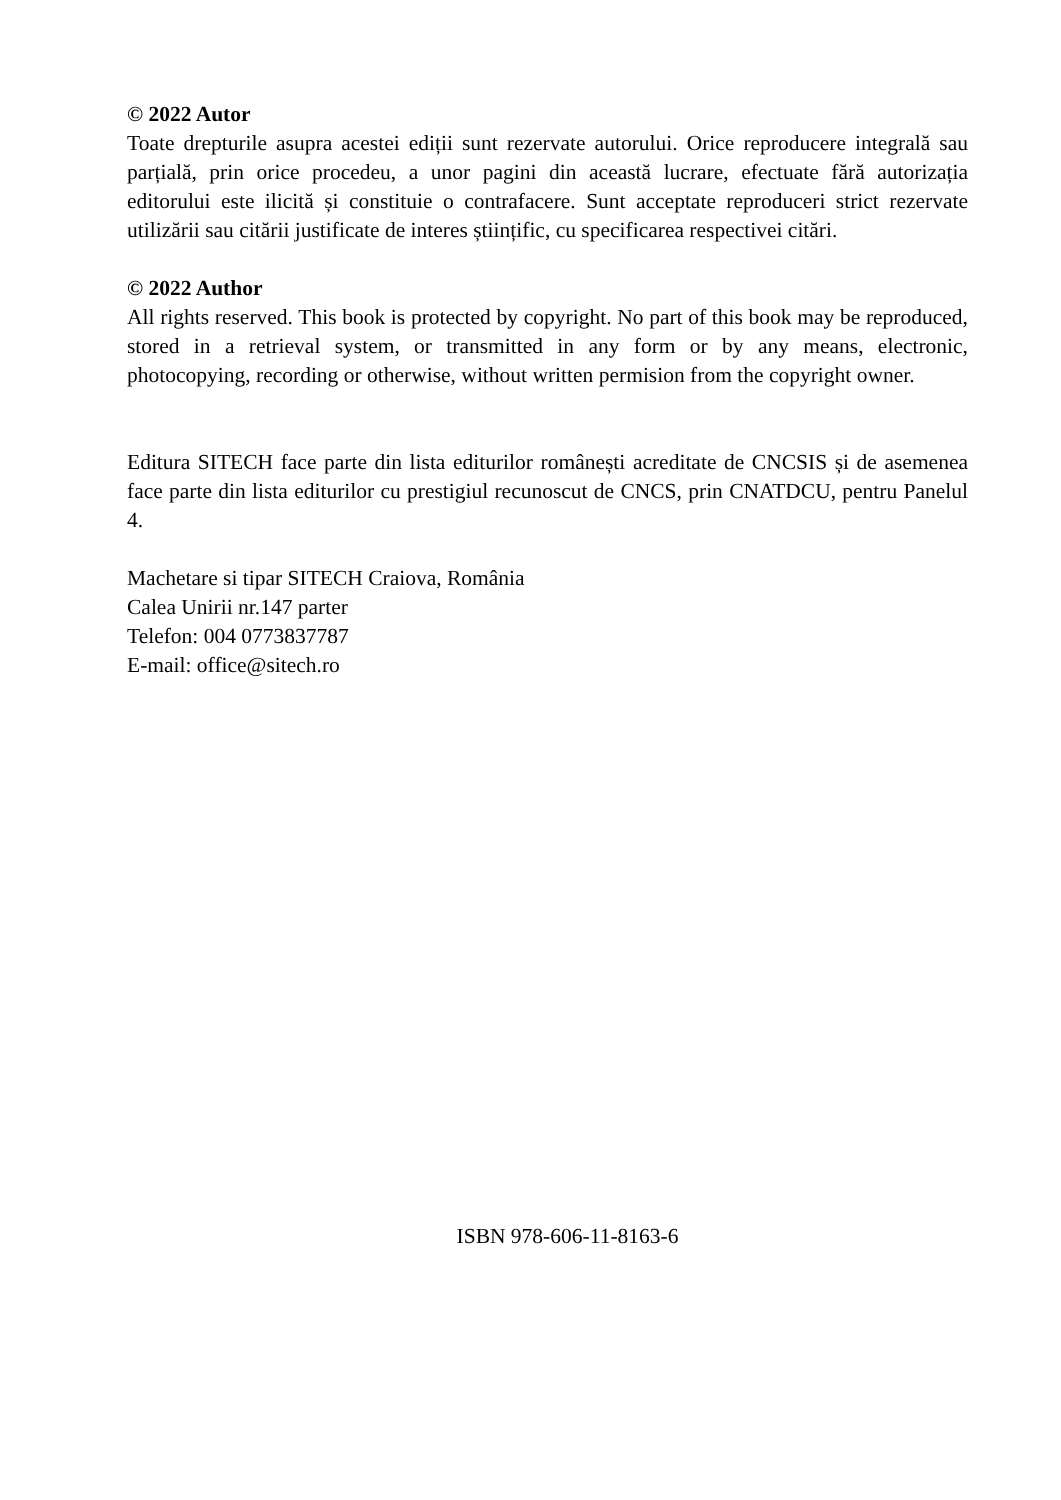© 2022 Autor
Toate drepturile asupra acestei ediții sunt rezervate autorului. Orice reproducere integrală sau parțială, prin orice procedeu, a unor pagini din această lucrare, efectuate fără autorizația editorului este ilicită și constituie o contrafacere. Sunt acceptate reproduceri strict rezervate utilizării sau citării justificate de interes științific, cu specificarea respectivei citări.
© 2022 Author
All rights reserved. This book is protected by copyright. No part of this book may be reproduced, stored in a retrieval system, or transmitted in any form or by any means, electronic, photocopying, recording or otherwise, without written permision from the copyright owner.
Editura SITECH face parte din lista editurilor românești acreditate de CNCSIS și de asemenea face parte din lista editurilor cu prestigiul recunoscut de CNCS, prin CNATDCU, pentru Panelul 4.
Machetare si tipar SITECH Craiova, România
Calea Unirii nr.147 parter
Telefon: 004 0773837787
E-mail: office@sitech.ro
ISBN 978-606-11-8163-6